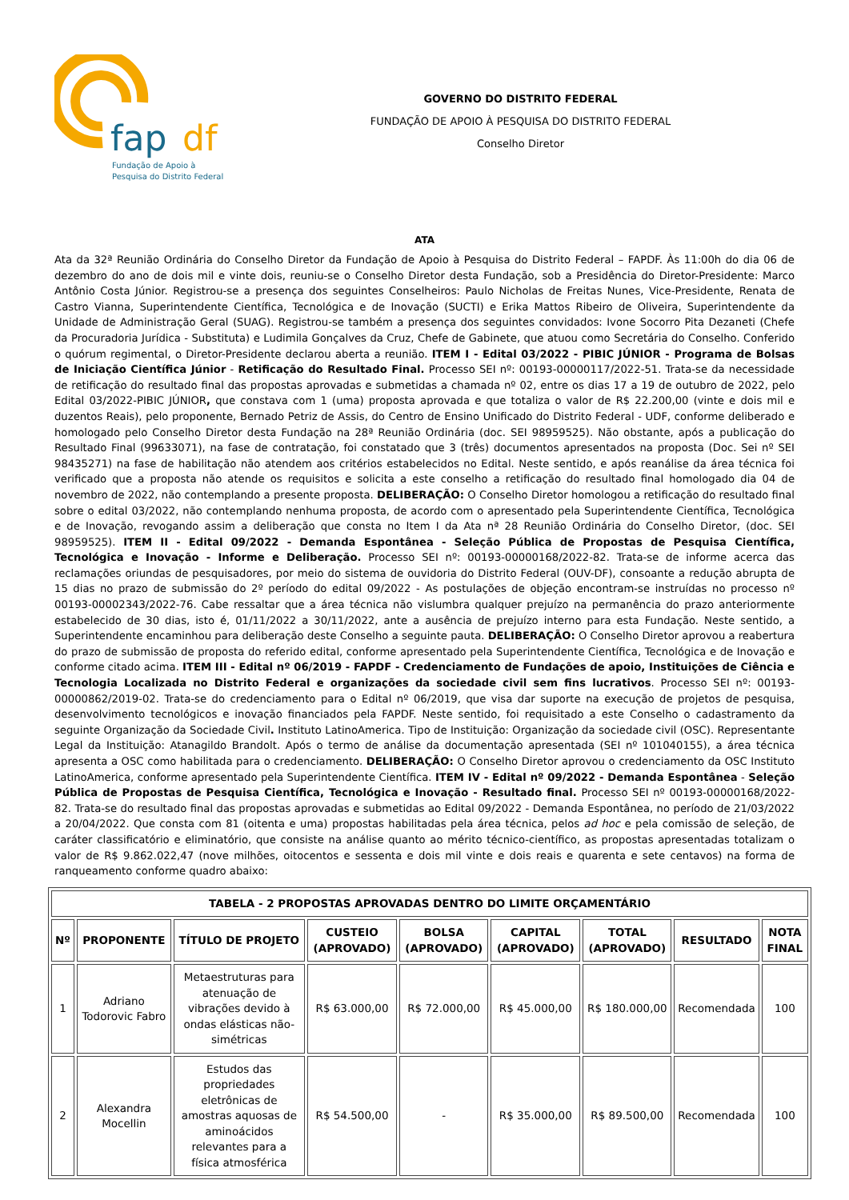fap
df
Fundação de Apoio à
Pesquisa do Distrito Federal
GOVERNO DO DISTRITO FEDERAL
FUNDAÇÃO DE APOIO À PESQUISA DO DISTRITO FEDERAL
Conselho Diretor
ATA
Ata da 32ª Reunião Ordinária do Conselho Diretor da Fundação de Apoio à Pesquisa do Distrito Federal – FAPDF. Às 11:00h do dia 06 de dezembro do ano de dois mil e vinte dois, reuniu-se o Conselho Diretor desta Fundação, sob a Presidência do Diretor-Presidente: Marco Antônio Costa Júnior. Registrou-se a presença dos seguintes Conselheiros: Paulo Nicholas de Freitas Nunes, Vice-Presidente, Renata de Castro Vianna, Superintendente Científica, Tecnológica e de Inovação (SUCTI) e Erika Mattos Ribeiro de Oliveira, Superintendente da Unidade de Administração Geral (SUAG). Registrou-se também a presença dos seguintes convidados: Ivone Socorro Pita Dezaneti (Chefe da Procuradoria Jurídica - Substituta) e Ludimila Gonçalves da Cruz, Chefe de Gabinete, que atuou como Secretária do Conselho. Conferido o quórum regimental, o Diretor-Presidente declarou aberta a reunião. ITEM I - Edital 03/2022 - PIBIC JÚNIOR - Programa de Bolsas de Iniciação Científica Júnior - Retificação do Resultado Final. Processo SEI nº: 00193-00000117/2022-51. Trata-se da necessidade de retificação do resultado final das propostas aprovadas e submetidas a chamada nº 02, entre os dias 17 a 19 de outubro de 2022, pelo Edital 03/2022-PIBIC JÚNIOR, que constava com 1 (uma) proposta aprovada e que totaliza o valor de R$ 22.200,00 (vinte e dois mil e duzentos Reais), pelo proponente, Bernado Petriz de Assis, do Centro de Ensino Unificado do Distrito Federal - UDF, conforme deliberado e homologado pelo Conselho Diretor desta Fundação na 28ª Reunião Ordinária (doc. SEI 98959525). Não obstante, após a publicação do Resultado Final (99633071), na fase de contratação, foi constatado que 3 (três) documentos apresentados na proposta (Doc. Sei nº SEI 98435271) na fase de habilitação não atendem aos critérios estabelecidos no Edital. Neste sentido, e após reanálise da área técnica foi verificado que a proposta não atende os requisitos e solicita a este conselho a retificação do resultado final homologado dia 04 de novembro de 2022, não contemplando a presente proposta. DELIBERAÇÃO: O Conselho Diretor homologou a retificação do resultado final sobre o edital 03/2022, não contemplando nenhuma proposta, de acordo com o apresentado pela Superintendente Científica, Tecnológica e de Inovação, revogando assim a deliberação que consta no Item I da Ata nª 28 Reunião Ordinária do Conselho Diretor, (doc. SEI 98959525). ITEM II - Edital 09/2022 - Demanda Espontânea - Seleção Pública de Propostas de Pesquisa Científica, Tecnológica e Inovação - Informe e Deliberação. Processo SEI nº: 00193-00000168/2022-82. Trata-se de informe acerca das reclamações oriundas de pesquisadores, por meio do sistema de ouvidoria do Distrito Federal (OUV-DF), consoante a redução abrupta de 15 dias no prazo de submissão do 2º período do edital 09/2022 - As postulações de objeção encontram-se instruídas no processo nº 00193-00002343/2022-76. Cabe ressaltar que a área técnica não vislumbra qualquer prejuízo na permanência do prazo anteriormente estabelecido de 30 dias, isto é, 01/11/2022 a 30/11/2022, ante a ausência de prejuízo interno para esta Fundação. Neste sentido, a Superintendente encaminhou para deliberação deste Conselho a seguinte pauta. DELIBERAÇÃO: O Conselho Diretor aprovou a reabertura do prazo de submissão de proposta do referido edital, conforme apresentado pela Superintendente Científica, Tecnológica e de Inovação e conforme citado acima. ITEM III - Edital nº 06/2019 - FAPDF - Credenciamento de Fundações de apoio, Instituições de Ciência e Tecnologia Localizada no Distrito Federal e organizações da sociedade civil sem fins lucrativos. Processo SEI nº: 00193-00000862/2019-02. Trata-se do credenciamento para o Edital nº 06/2019, que visa dar suporte na execução de projetos de pesquisa, desenvolvimento tecnológicos e inovação financiados pela FAPDF. Neste sentido, foi requisitado a este Conselho o cadastramento da seguinte Organização da Sociedade Civil. Instituto LatinoAmerica. Tipo de Instituição: Organização da sociedade civil (OSC). Representante Legal da Instituição: Atanagildo Brandolt. Após o termo de análise da documentação apresentada (SEI nº 101040155), a área técnica apresenta a OSC como habilitada para o credenciamento. DELIBERAÇÃO: O Conselho Diretor aprovou o credenciamento da OSC Instituto LatinoAmerica, conforme apresentado pela Superintendente Científica. ITEM IV - Edital nº 09/2022 - Demanda Espontânea - Seleção Pública de Propostas de Pesquisa Científica, Tecnológica e Inovação - Resultado final. Processo SEI nº 00193-00000168/2022-82. Trata-se do resultado final das propostas aprovadas e submetidas ao Edital 09/2022 - Demanda Espontânea, no período de 21/03/2022 a 20/04/2022. Que consta com 81 (oitenta e uma) propostas habilitadas pela área técnica, pelos ad hoc e pela comissão de seleção, de caráter classificatório e eliminatório, que consiste na análise quanto ao mérito técnico-científico, as propostas apresentadas totalizam o valor de R$ 9.862.022,47 (nove milhões, oitocentos e sessenta e dois mil vinte e dois reais e quarenta e sete centavos) na forma de ranqueamento conforme quadro abaixo:
| TABELA - 2 PROPOSTAS APROVADAS DENTRO DO LIMITE ORÇAMENTÁRIO | | | | | | | | |
| --- | --- | --- | --- | --- | --- | --- | --- | --- |
| Nº | PROPONENTE | TÍTULO DE PROJETO | CUSTEIO (APROVADO) | BOLSA (APROVADO) | CAPITAL (APROVADO) | TOTAL (APROVADO) | RESULTADO | NOTA FINAL |
| 1 | Adriano Todorovic Fabro | Metaestruturas para atenuação de vibrações devido à ondas elásticas não-simétricas | R$ 63.000,00 | R$ 72.000,00 | R$ 45.000,00 | R$ 180.000,00 | Recomendada | 100 |
| 2 | Alexandra Mocellin | Estudos das propriedades eletrônicas de amostras aquosas de aminoácidos relevantes para a física atmosférica | R$ 54.500,00 | - | R$ 35.000,00 | R$ 89.500,00 | Recomendada | 100 |